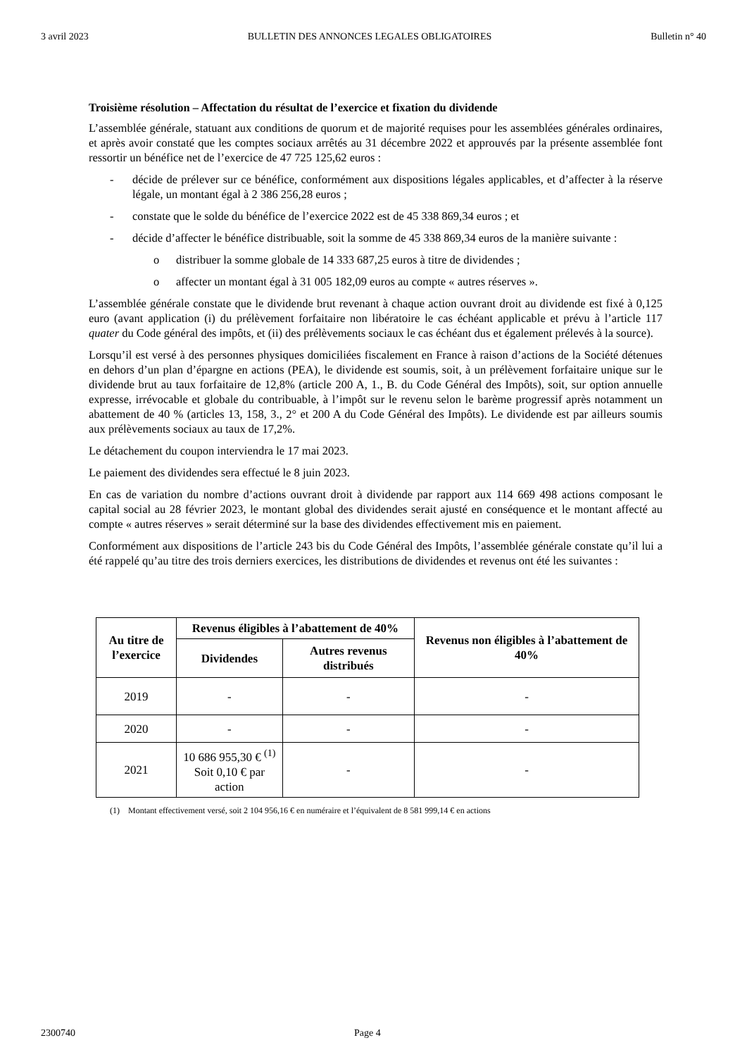3 avril 2023 BULLETIN DES ANNONCES LEGALES OBLIGATOIRES Bulletin n° 40
Troisième résolution – Affectation du résultat de l’exercice et fixation du dividende
L’assemblée générale, statuant aux conditions de quorum et de majorité requises pour les assemblées générales ordinaires, et après avoir constaté que les comptes sociaux arrêtés au 31 décembre 2022 et approuvés par la présente assemblée font ressortir un bénéfice net de l’exercice de 47 725 125,62 euros :
- décide de prélever sur ce bénéfice, conformément aux dispositions légales applicables, et d’affecter à la réserve légale, un montant égal à 2 386 256,28 euros ;
- constate que le solde du bénéfice de l’exercice 2022 est de 45 338 869,34 euros ; et
- décide d’affecter le bénéfice distribuable, soit la somme de 45 338 869,34 euros de la manière suivante :
o distribuer la somme globale de 14 333 687,25 euros à titre de dividendes ;
o affecter un montant égal à 31 005 182,09 euros au compte « autres réserves ».
L’assemblée générale constate que le dividende brut revenant à chaque action ouvrant droit au dividende est fixé à 0,125 euro (avant application (i) du prélèvement forfaitaire non libératoire le cas échéant applicable et prévu à l’article 117 quater du Code général des impôts, et (ii) des prélèvements sociaux le cas échéant dus et également prélevés à la source).
Lorsqu’il est versé à des personnes physiques domiciliées fiscalement en France à raison d’actions de la Société détenues en dehors d’un plan d’épargne en actions (PEA), le dividende est soumis, soit, à un prélèvement forfaitaire unique sur le dividende brut au taux forfaitaire de 12,8% (article 200 A, 1., B. du Code Général des Impôts), soit, sur option annuelle expresse, irrévocable et globale du contribuable, à l’impôt sur le revenu selon le barème progressif après notamment un abattement de 40 % (articles 13, 158, 3., 2° et 200 A du Code Général des Impôts). Le dividende est par ailleurs soumis aux prélèvements sociaux au taux de 17,2%.
Le détachement du coupon interviendra le 17 mai 2023.
Le paiement des dividendes sera effectué le 8 juin 2023.
En cas de variation du nombre d’actions ouvrant droit à dividende par rapport aux 114 669 498 actions composant le capital social au 28 février 2023, le montant global des dividendes serait ajusté en conséquence et le montant affecté au compte « autres réserves » serait déterminé sur la base des dividendes effectivement mis en paiement.
Conformément aux dispositions de l’article 243 bis du Code Général des Impôts, l’assemblée générale constate qu’il lui a été rappelé qu’au titre des trois derniers exercices, les distributions de dividendes et revenus ont été les suivantes :
| Au titre de l’exercice | Revenus éligibles à l’abattement de 40% | | Revenus non éligibles à l’abattement de 40% |
| --- | --- | --- | --- |
| | Dividendes | Autres revenus distribués | |
| 2019 | - | - | - |
| 2020 | - | - | - |
| 2021 | 10 686 955,30 € <sup>(1)</sup> Soit 0,10 € par action | - | - |
(1) Montant effectivement versé, soit 2 104 956,16 € en numéraire et l’équivalent de 8 581 999,14 € en actions
2300740 Page 4